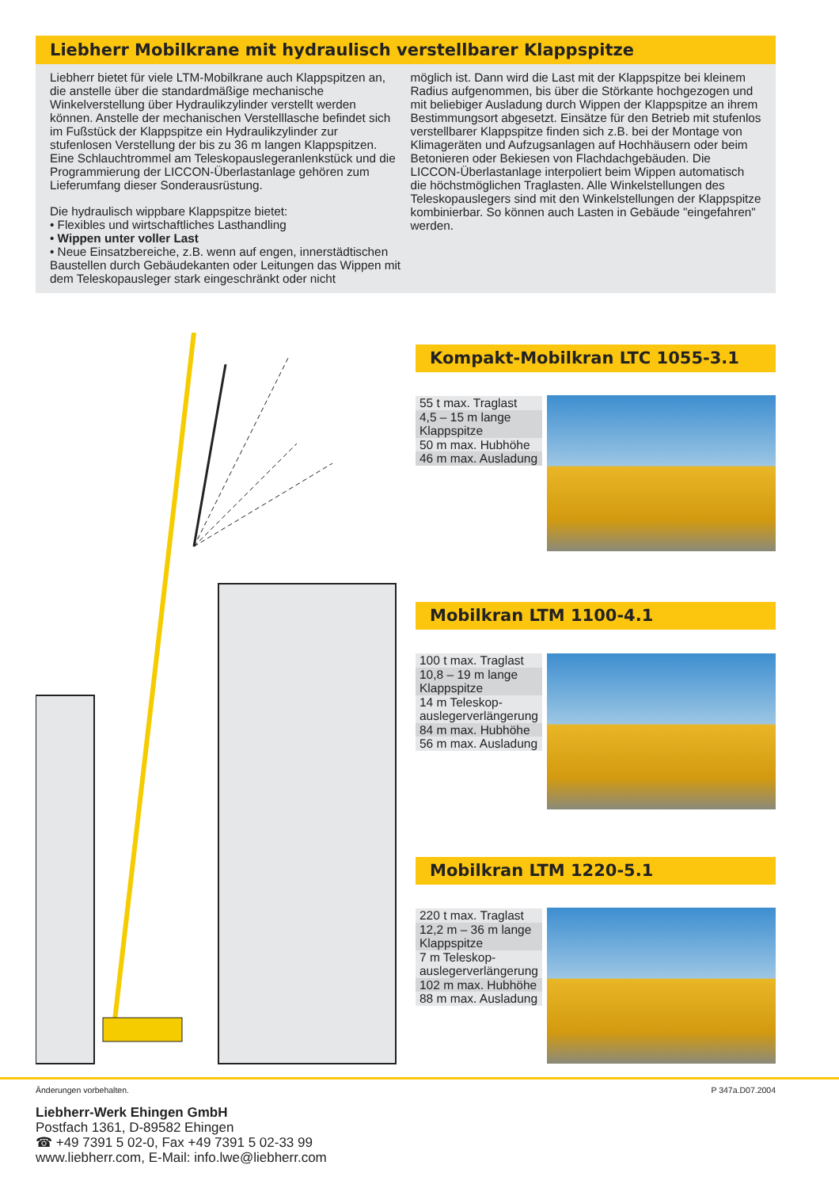Liebherr Mobilkrane mit hydraulisch verstellbarer Klappspitze
Liebherr bietet für viele LTM-Mobilkrane auch Klappspitzen an, die anstelle über die standardmäßige mechanische Winkelverstellung über Hydraulikzylinder verstellt werden können. Anstelle der mechanischen Verstelllasche befindet sich im Fußstück der Klappspitze ein Hydraulikzylinder zur stufenlosen Verstellung der bis zu 36 m langen Klappspitzen. Eine Schlauchtrommel am Teleskopauslegeranlenkstück und die Programmierung der LICCON-Überlastanlage gehören zum Lieferumfang dieser Sonderausrüstung.
Die hydraulisch wippbare Klappspitze bietet:
• Flexibles und wirtschaftliches Lasthandling
• Wippen unter voller Last
• Neue Einsatzbereiche, z.B. wenn auf engen, innerstädtischen Baustellen durch Gebäudekanten oder Leitungen das Wippen mit dem Teleskopausleger stark eingeschränkt oder nicht
möglich ist. Dann wird die Last mit der Klappspitze bei kleinem Radius aufgenommen, bis über die Störkante hochgezogen und mit beliebiger Ausladung durch Wippen der Klappspitze an ihrem Bestimmungsort abgesetzt. Einsätze für den Betrieb mit stufenlos verstellbarer Klappspitze finden sich z.B. bei der Montage von Klimageräten und Aufzugsanlagen auf Hochhäusern oder beim Betonieren oder Bekiesen von Flachdachgebäuden. Die LICCON-Überlastanlage interpoliert beim Wippen automatisch die höchstmöglichen Traglasten. Alle Winkelstellungen des Teleskopauslegers sind mit den Winkelstellungen der Klappspitze kombinierbar. So können auch Lasten in Gebäude "eingefahren" werden.
Kompakt-Mobilkran LTC 1055-3.1
55 t max. Traglast
4,5 – 15 m lange Klappspitze
50 m max. Hubhöhe
46 m max. Ausladung
Mobilkran LTM 1100-4.1
100 t max. Traglast
10,8 – 19 m lange Klappspitze
14 m Teleskop-auslegerverlängerung
84 m max. Hubhöhe
56 m max. Ausladung
Mobilkran LTM 1220-5.1
220 t max. Traglast
12,2 m – 36 m lange Klappspitze
7 m Teleskop-auslegerverlängerung
102 m max. Hubhöhe
88 m max. Ausladung
Änderungen vorbehalten. P 347a.D07.2004
Liebherr-Werk Ehingen GmbH
Postfach 1361, D-89582 Ehingen
☎ +49 7391 5 02-0, Fax +49 7391 5 02-33 99
www.liebherr.com, E-Mail: info.lwe@liebherr.com